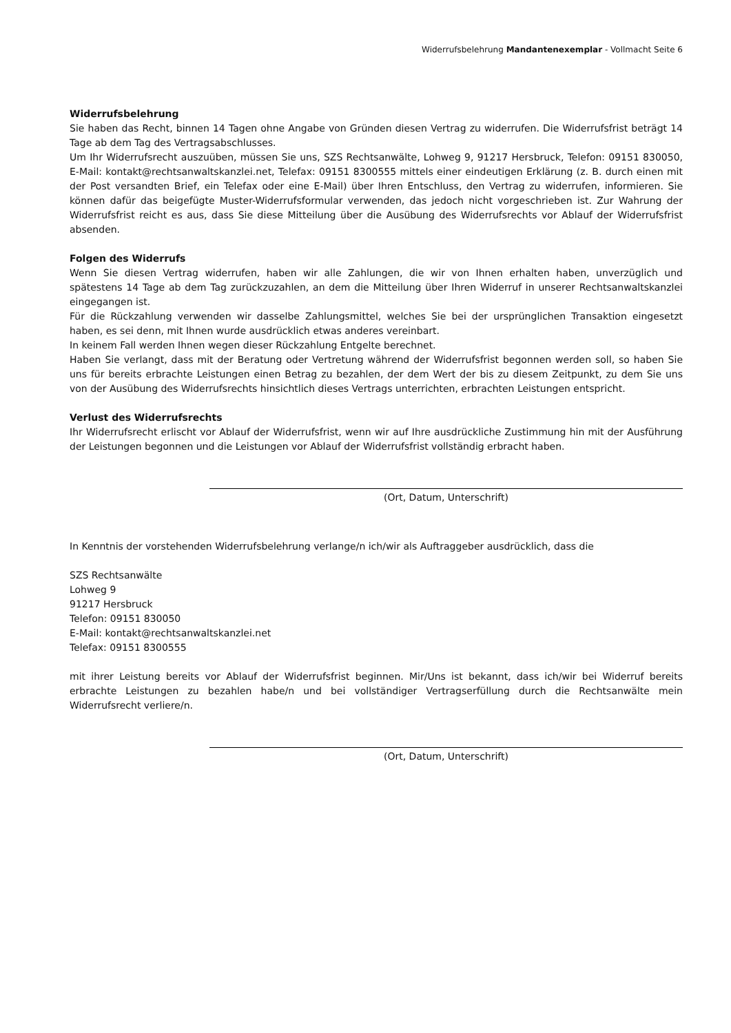Widerrufsbelehrung Mandantenexemplar - Vollmacht Seite 6
Widerrufsbelehrung
Sie haben das Recht, binnen 14 Tagen ohne Angabe von Gründen diesen Vertrag zu widerrufen. Die Widerrufsfrist beträgt 14 Tage ab dem Tag des Vertragsabschlusses.
Um Ihr Widerrufsrecht auszuüben, müssen Sie uns, SZS Rechtsanwälte, Lohweg 9, 91217 Hersbruck, Telefon: 09151 830050, E-Mail: kontakt@rechtsanwaltskanzlei.net, Telefax: 09151 8300555 mittels einer eindeutigen Erklärung (z. B. durch einen mit der Post versandten Brief, ein Telefax oder eine E-Mail) über Ihren Entschluss, den Vertrag zu widerrufen, informieren. Sie können dafür das beigefügte Muster-Widerrufsformular verwenden, das jedoch nicht vorgeschrieben ist. Zur Wahrung der Widerrufsfrist reicht es aus, dass Sie diese Mitteilung über die Ausübung des Widerrufsrechts vor Ablauf der Widerrufsfrist absenden.
Folgen des Widerrufs
Wenn Sie diesen Vertrag widerrufen, haben wir alle Zahlungen, die wir von Ihnen erhalten haben, unverzüglich und spätestens 14 Tage ab dem Tag zurückzuzahlen, an dem die Mitteilung über Ihren Widerruf in unserer Rechtsanwaltskanzlei eingegangen ist.
Für die Rückzahlung verwenden wir dasselbe Zahlungsmittel, welches Sie bei der ursprünglichen Transaktion eingesetzt haben, es sei denn, mit Ihnen wurde ausdrücklich etwas anderes vereinbart.
In keinem Fall werden Ihnen wegen dieser Rückzahlung Entgelte berechnet.
Haben Sie verlangt, dass mit der Beratung oder Vertretung während der Widerrufsfrist begonnen werden soll, so haben Sie uns für bereits erbrachte Leistungen einen Betrag zu bezahlen, der dem Wert der bis zu diesem Zeitpunkt, zu dem Sie uns von der Ausübung des Widerrufsrechts hinsichtlich dieses Vertrags unterrichten, erbrachten Leistungen entspricht.
Verlust des Widerrufsrechts
Ihr Widerrufsrecht erlischt vor Ablauf der Widerrufsfrist, wenn wir auf Ihre ausdrückliche Zustimmung hin mit der Ausführung der Leistungen begonnen und die Leistungen vor Ablauf der Widerrufsfrist vollständig erbracht haben.
(Ort, Datum, Unterschrift)
In Kenntnis der vorstehenden Widerrufsbelehrung verlange/n ich/wir als Auftraggeber ausdrücklich, dass die
SZS Rechtsanwälte
Lohweg 9
91217 Hersbruck
Telefon: 09151 830050
E-Mail: kontakt@rechtsanwaltskanzlei.net
Telefax: 09151 8300555
mit ihrer Leistung bereits vor Ablauf der Widerrufsfrist beginnen. Mir/Uns ist bekannt, dass ich/wir bei Widerruf bereits erbrachte Leistungen zu bezahlen habe/n und bei vollständiger Vertragserfüllung durch die Rechtsanwälte mein Widerrufsrecht verliere/n.
(Ort, Datum, Unterschrift)